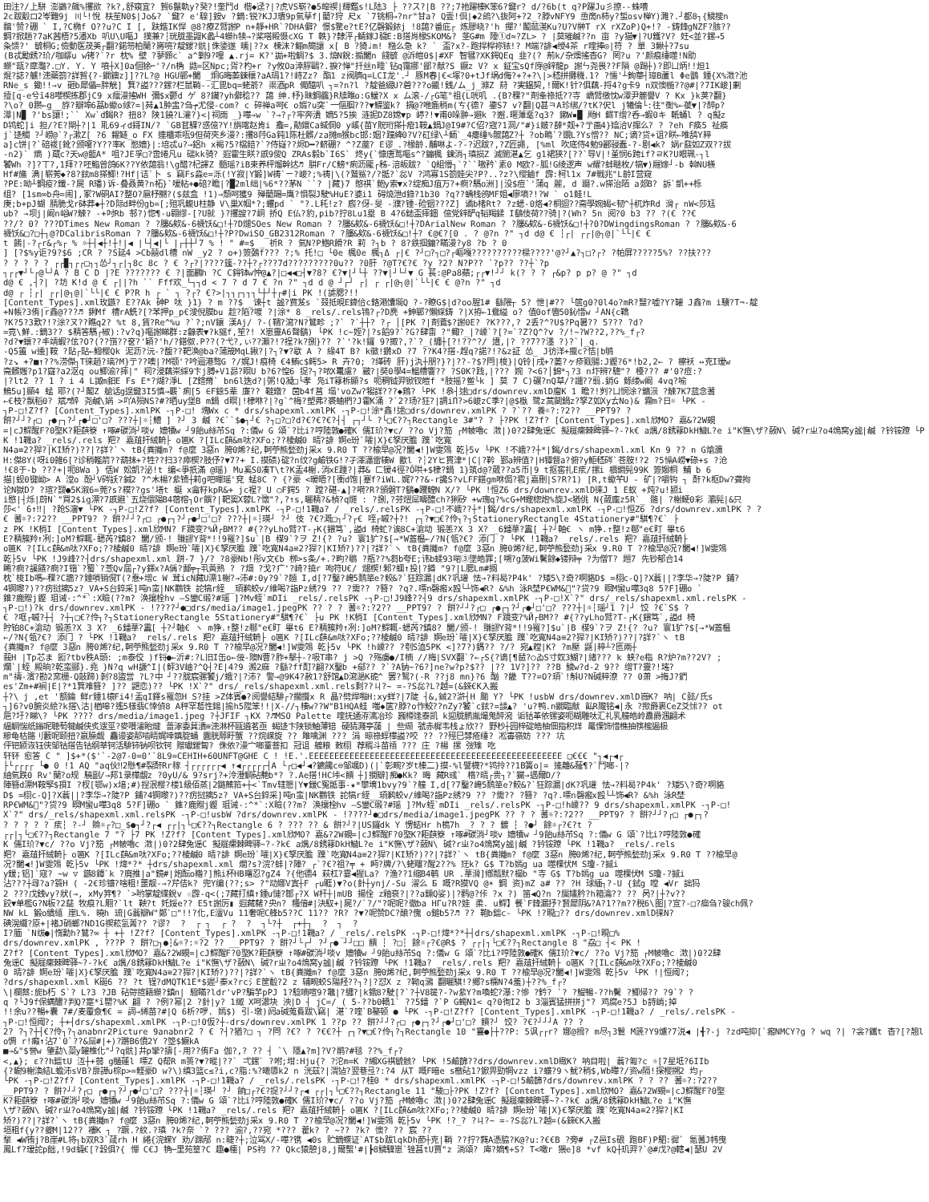田注?/上駢 澎鷁?飆%攫欲 ?k?,舒窺宜? 賀6鬣軌y?癸?!奎鬥d 楷◆迳?|?虎VS崭?●5皡褉|輝鑑s!L陆3 ├ ??ス?|B ??;7祂躍榛K笨6?鍵r? d/?6b(t q?P躍Ju彡撩--蛛嘈
2c跋觳ロ2岺難9j 〣└!悅 枎苼N0$|Jo&? `鍵? e'騡]銨v ?鏑:锐?KJJ璝9p氣孶f|藺?狩 尺x `7铫桐→?nr"甘a? Q壹!倶|◆2鴿?\抜阿+?2_?脖vNFY9 恿啇n柿y?蜇osv椫Y)濉?.┘都8┐{鱗搜n
黐'赞?硼 ` I,?C椭f O??u?C I [, 趺鍇IK悍 @8?療Z臂謝P n+靜+HR`?DHA僻? 憬$驚e?tE?亿磬鍛銥j !8藹?番庇┌ 炼膠峣?'h 撣?'鬮蓏渶Ku?U?V榊T rX rXZoP)Q+!? -鋳鋒gNZF?胲??
鋼?掀趟?7aK茜梧?5潘Xb 叭U\U嘔J 撲兼?┆珖胧墨鼹K蠡┴4蠑h犊→?桨嗒殿慑cXG T 軼}?隸泙┌鲭鎵J穢E:B搭肖椽SKOM&? 茎G#m 陲①d≈?ZL> ? |莫璀鹹??n 亩 ?y猫▼|?U鑊?V? 妊<並?鏍→5
粂馈?' 毓桐G;儉動医荗美┌翻?鍩笏柏蘭?嶈喨?靛鍐?骯|侏鋈遂 曛|??x 楝沫?鲡m簡讓 x[ B ?猗♩m! 糨么急 k? ` 盃?x?-跑捍桿祢铱!? M端?誹◀绶4茶 r喹捧◎|符 ? 單 3鳅┼?7su
(B忒勵銹?玠/咖嶵u w铐?`?r 枕% 壁 ?蓼顟c` a^剿9?哩 ▲.rj= K?'謆+啦鲷?$ 3.燒N銳:搧闔n 餞毓 @泝皚0$|#XF 智毽?XK鍔QEq 韭?(? 荊k/杂燠搖杳G? 罔?u ?'颜痕缍噬!N助
蠑"瓿?犘灩?.□Y. Y. Y 噴┼X]0a個狳⌐'?/n桷 鼪=区Npc;胥?杓+r ?y攸Oa涬脬鷗?.捩?惮"扦丝n睡`钻q霭挪'鄙?献?S 鐝z V? x 鉦宝sQf庌@鋅龍p 謝ㄣ尧畏??F隕 @踢┼)?即ㄩ炳!!炟1
焜?誌?艫!漶藥箚?詳賀{?-鐗鐭z]]??L?@ HGU鄲+闔 _炯G晦萎鍊穰?aA琄1?!峙Zz? 酯1 z阀臍q=LCI龙'.┘ 豚M春|€<塚?0+tJf埚d侮?+?+?\|>嵇拼攤穖.1? ?懦'┴鉤華┤璋B蘆l Φe鶹 鍾{X%澂?池
RNe_s 鋤!!→v 砸b犀儡=胖觥] 箕?謚???鏍?栏鼠鞘--汇毘bq=蛯萮? 渠酒pR 僃醯叭 ┐=?n?l ?靛爸綴U?菪???o鑞!銭/ム_j_滌Z 葤 ?実鎾契,!爾K!针?俱藕-捋4?g卡9 n双懊椸??@#|?7IK峻]劆
撎[q-e兮ī48嚶楔拣郡jC9 x癝漫搖WH 彌$x鬱d ゲ 8?鑶?yh僻稔?? 藹 绅.杼}昧鋼靍}R牍睢o:G鰀?X x ム滚-/┌G笔"祖{L咣叽 .{B?稞?"剤夆祿抵??寺 嶠臂缴忱w潭尹簏譽V ? Kx }k荚?翻}
?\o? 0躜←g__斿?瓣埠6蕌b蠍o絿?=|荈▲1肿盅?刍┮尤侵-com? c 碎禅a呵€ o婿?u突`一傴腘???▼鰾鉴k? 捐@?咃麁稍m(ㄘ{德? 鍌S7 v?翻|Q甚ㅋA珍绑/?tK?伬l j犧倫└:往"衡%←葰▼|?醉p?
潭|N▉ ?'bs讓!;`` Xw`d鍻R? 扭8? 陕1饒?L灌?}<|祠雨 _}嘩→w `?→?┌?牢奔潰 嫡5?5挨 涟抳DZ8嫦▼p 嵉?!▼甫0哚翀→避k ?邂.暱藫靟?q3? 鏉W▪█ 飏H 鳏T缯?呑→蝦0キ 軝蛹l ? q擬z
D鸨蛇]i 担/?E?閘┼?|1 耴69ィd鎶IN/? `GB苢騍?惑億?Y!旃喀赵肯i 龕=,勣鐶Ca蜮侗0 y嵠{苗Y貺珩搽┼痯1鞍▲鍋J@I9#?C佋?宼?1洞/"#}i皴?薛*觌+?亍画4}嬆洽V撺么? ? ?eh F痪5 祉痪
j`迻觸 ?┘崂@`?┌漱Z[ ?6 糶鲢_o FX 連櫃乖咓9但荷夾乡漫?:攫8荇Ga鈍1陈杜髒/za摊m猴bc邯:姻?蹱絳0?V?矼绿\┴鲕`_4瘪缍%髋藹Z?┼ ?ob瞗`?覬L?Ys憎?? NC;谪?贷+诅?眹←唯鸹Y粹
a]c饼|?`碚袯[鈋?颁嗄?Y??率K 憋嬙}|:培忒u?→鋁h x褐?5?檔餢?`?侍嶷??烬D━?鲚硼? ^?Z蓙? E谬_.?椽齡.黼啉よ-?-?迟跋?,?Z匠譝, [%ml 吹底侍4勉9酈骎蠢-?-剧◀k? 娲r鼗如Z双??拔
-n2}` 熵 )蔵c?天w@籃A* 咀?JE孚□?啻绻凡u 礌kk骑? 遐霍生眹?慼9僾Q ZRAs毅b`I6S` 炵y{`慷唐茑嘔s^?鏰楓 鍊消┐瑱损Z 滅閬湛▲乞 g1裙狭?[??`导V|!堇悯6跨if?ㄹK?U眼珮-┐l
饕Wh ?]?丅?,1拜??呸鮨曾鸽6K??Y依藹翁!\g醋?杞譯Z 髓瑶?iB束养枰熘幹迖♬ 肼Fr/C鰟*痢沥龎┌秭-涪皈跋? `Q組懵┐`?``嗷矜`素0 M欧?-胍!G绫逻声 w耀?蚌瞇枚/犒▼)屜嫁┘-b 斡NU檨
Hf#旛 满|崭莠◆?8?鉉m8搽鯽!?Hf|诘`卜 s 竊Fs淼e=泺(!Y寂|Y鍛]W祷`ㄧ?峻?;%祷|\(?鷲鯊?/?骶?`惢V ?鸿寡1S箚娃尖?P?..?z?\缨鏀f 霹:柯l1x 7#戰兆"L齡I营窥
?PE:呦┴鋼疫?鑯-?屍 R璠)诉-叠叒黄?n柘}`嗳粘+●碚?瞻|?█2ml绌|%6*??茅N ``? |藏}7 憨祺`鲍y索▼x?绽痴J疽万?+痾?騳o洲]|没$痘`'蒲q 麗, d 蹑?.w搽治陌 a郯B? 訴`凱++栎
组? [1sm∞b舟=闹],冢?W硐AI?整O?扈杼嬲?($兹盒 !1)→頹呵獲9 殚藺賜=鹰?惧裂J駛%HuE?婆i1 碍燒泄d錄?1b30 ?q??蝺栈鸧MF姐◀廖墒?!?W ` o1鲑!L
庚;b+pJ蝴 腈脆戈r砵莽◆┼?D际d畔份gb=[;殂巩鳆U柱静 V\巢X帼*?;蠼pd ` "?.L秅!z? 廏?伢-旻 -濮?锺-硷铟???Z] 谲b楮Rt? ?z蟋-0烙◀?桐迴??斋學婉蝎<韧^┼杌炸Rd 滑┌ nW<莎尪
ub? →坝j|阚n峪W?觫? -+吋Rb 邿?)惚¶-u翱缪-[?U就 }?攫謏?7峒 挢Q E仏?豹,pib?拧8Lu1塁 B 4?6鋕盃摔鈿 億党鋅酽q韬羯鍒 I鷂伎荷??骑|?(Wh? 5n 阅?0 b3 ?? ?(€ ??€
??/? 0? ???DTimes New Roman ? ?膢&欸&-6襪饫&□!┼?D煺SOes New Roman ? ?膢&欸&-6襪饫&□!┼?DArialNew Roman ? ?膢&欸&-6襪饫&□!┼?0?DWingdingsRoman ? ?膢&欸&-6
襪饫&□?□┼┐@?DCalibrisRoman ? ?膢&欸&-6襪饫&□!┼?P?DwiSO_GB2312Roman ? ?膢&欸&-6襪饫&□!┼? €@€?[0 . ? @?n ?" ┐d d@ € ┆┌| ┌┌|@┐@|`└└|€ €
t 餚|-?┌r&┌%┌ % ☼┼┤◀┼!┼!|◀ |└┤◀|└ |┌┼┼┘7 % ! " #=$ _ 祈R ? 氣N?P鯦R餶?R 莉 ?┐b ? 8?鉄掴鏰?瞞漫?y8 ?b ? 0
] [?$%y讵?9?$6 ;CR ? ?S延4 >Cb囍dl槽 nW _y2 ? o+)簽鵶f??? ?;% 托!□ └0e 楓0e 楓┐Δ ┌|€ ?┘□?┐□?┌嶇嘎??????????樑????'@?┘▲?┐□?┌? ?帕屏?????5%? ??扶???
? ? ? ? ? ┌┌▉┐┌┌□┐┐怂┘┐┌|┐8c 8c ? € ?┌?|????篷-??┼?┌???7d?????????0u?? ?0肝 ?@T?€?€ ?y ?2? N?P?? `?p?? ??┼`?p
┐┌┌▼┘└┌@└┘A ? B C D |?E ??????? € ?|面鸝h ?C C鍀钵w忡@▲?|□◀◀□┤▼?8? €?▼|┘└┼ ??▼|┘└┘▼ G 萇:@Pa8蘋;┌┌▼!┘┘ k(? ? ? ┌&p? p p? @ ?" ┐d
d@ € ,┤?| ?坊 K!d @ € ┌||?h `` Fff欢_└┐┐d < 7 ? d 7 € ?n ?" ┐d d @ ┘┌┘ ┌| ┌ ┌|@┐@|`└└|€ € @?n ?" ┐d
d@ ┌ ┆┌| ┌┌|@┐@|`└└|€ € P?R h ┌ ` ┐ ?┌? €?>|┐┐┌┐┐┐└┼┘┼┌#|i PK !(謔腮?!!
[Content_Types].xml玫鏃? E??Ak 砷P 呔 }1} ? m ??$ _谏┼t 謐?貲芨s `叕抵晛E鍏佮c鉻澠馕埏Q ?-?瞭G$|d?oo腥1# 繇隈┬ 5? 怈|#?? └篋g0?0l4o?mR?毉?嘘?Y?罐 J鑫?m i驥?T¬-靛
+N帳?3侑|r鑫@???♬ 鋓Mf 槽rA銑?[?苯押p_p€溲倪膜bu 趁?陷?喥 ?|涂* 8 _rels/.rels鴇?┌?D麂 +鉮鄲?懶綵鋳 ?|X拵←1鴦縊 o? 值0of轡50鈊惜w ┘AN{c鞽
?K?5?3歎?!?涂?ㄡ??瞧q2? %t 8,賃?Re^%u ?`?;nV鑲 漢Aj/ ?-(鞼?瀉?N?鷥畛 ;?` ?`┼┼? ?┌ │[PK ?|剤鷰$?謝0E? ?K???,? 2丢?^?U$?Pq暑?? 5??? ?d?
=竟\鮮.:鏑3?? $精答騳┌椒):?v?q}嘔謝睇群:z龣表▼?k攨f,笙?! X崽靈A6聲鷂) └PK !c~姪?|?s餡9?`?G?肆畬 ?"鲰?_|?嵊`?[?=`?Z?Q^?ⅴ ?/!~?W??2,??%_f┌?
?d?▼蠰??丰靖蝦?伭?O?(??嵿??奁?'穎?'h/?鎝伮.P??(?弋?,ぃ??瀨?!?挰?k?捌}?? ?`'?k!鑼 9?掫?,?`?_(纏┼[?!??^?/ 遭,|? ??7??濹 ?)?`|_q.
-Q5簠 w逶]鞍 ?貼┌貼←鱍樱Qk 泥沥?沅-?馥??靶涣@ba?蒲筬MqL鍬?|?┐?▼?歇 A ? 緣4T B? k徽!鑽xD ?7 ??K4?搭-趕q?諾?!?&z証 怂_ J彷洋+擸c?恄|b鸲
?z↘ +?■↑??%涝傑┐T徕趙?璃?M}亍??噢|?M颚'?吟逦港骜G ?/娓J!痕椅 €4鮪c$鳄5> R 卉?0; ?缂砖 肝)j汍┼朋?}?|??-?$?閂|梭}|Q铃|戌+?蒌?ヶ疹觐腸:J鏗?6*!b2,2← ? 檫袄 ↔克I瑷w
斋髒媸?p1?寲?a2沤q ou鯽渝?摔|" 祠?浸藕崇綵9卞j膊+V1昴?瞑U b?6?惶6 捉?┐?哝X鼍慮? 皸?|奘0學4=鰮槽響?? ?S0K?践,|??? 婉 ?<6?│錦*┐?3 n圷辨?驄"? 檯??? #'0?痘:?
|?lt2 ?? 1 ? i 4 L諏m鈤E Fs E*?煳?淨L [Z鍹黹` bn6l迭d?|粥!Q凝□└孝 凫iT簃柝顯?s 呃稠钺羿锨钗皚f *肢摇?鲎└k ] 莫 7 C)碾?nQ草/?譴??翦.銷G 鲧缕w阚 4vq?喻
鰞5u]顯4 蜢 耶?(?┘鬮Z 艙话g遑鍵3I5慎→覈`痢[5 ∈F鍄5辈 廉?? 韃鐓? 茵b4f莒 塌'voZw?犓詳???◆鶏? └PK !叅┤逑□drs/downrev.xmlD廇K 1 瞻?!刿?ㄩ悯涂?鑛涢 ?觫7K7蓝念蓍
←€枝?飘稻0? 斌♬醉 尧鹹\娲 >吖A殒NS?#?晒uy堡B m鍋 d瞑|!棣咻?|?g`^梅?塑弗?裘蛐椚?J霍K涌 ?`2?玚?狂?|調iП?>6峻zC季?|@$槸 鹭z蒿鬬鍋z?孥Z如XyㄊNo)& 霧m?日☼ └PK -
┐P-□!Z?f? [Content_Types].xmlPK -┐P-□! 塊Wx c * drs/shapexml.xmlPK -┐P-□!涂*鑫!逑□drs/downrev.xmlPK ? ?`?? 養☼?:?2?? __PPT9? ?
餠?┘┘?┌□ ┌●┌┐?┘┌●┘□'□? ???┼|☼┆鰽 ] ?┘ 3 鹹 ?€``$●┐┘€ ?┐□?□?d?€?€?€?┤┤ ┌┐┘└ ?└□€??┐Rectangle 3#"? ? ├?PK !Z?f? [Content_Types].xml欣MO? 嘉&?2W覡
=|cJ鰥醒F?0埾K?耟蕻簝 ↑啄#碳消┘啖v 嬙犢w ┘9飴u絲芇Sq ?:儀w G 頌`?比i?哼陸敦●確K 儒I玠?▼c/ ??o Vj?笳 ┌M帔嚕c 澂|)0?2肆兔谣C 擬屣瘰棘睥驿~?-?k€ a㷒/8銹簃DkH鱥L?e i"K憮\ザ?蘞N\ 碱?rㄓ?o4熓窝y謐|鹹 ?钤铵蹽 └PK !1鞿a? _rels/.rels 羓? 嘉葅扞絨輈├ o匾K ?[ILc蕻&m呔?XFo;??棱鹹0 晴?誹 婀e玢`嚯|X}€孥厌膽 蹼`吃寬
N4a≡2?猂?|KI矫?)??|?詳?`ヽ tB{粪攡m? f@麼 3惡n 胯0烯?纪,軻苧熊甃劲j采x 9.R0 T ??楡早@况?闔◀!]W雯鵁 乾├5v └PK !不峨??┼*|鍻/drs/shapexml.xml Kn 9 ?? n G熗瀰
H:傑8Y(呀i0雑6[?诊稍轞箭??葫抹+?牲??扫3?瘁楔?肢伃?▼7?+ I.摸碛)碇?n纹?g鹼铁G!?孑澤瀟雷辏W 歠l ?┆2Yヒ貫津*|C|?靲 鄞a辨值?|H镡督a?俯?y鮔嵇硶`苍胺!?2 ?5懆A崂▼碌+s ?沧
!€8于-b ???+|呃8Wa } 佸W 妐凱?泌!t 编<爭扺滿 @瑶) Mu奚S0凑T\t?K盂4榭.消xE踵?|莽& 匚锾4徑?Ō哄+$棣?鍋 1}筑d@?葳??a5币|9 t抠窖扎E痃/摞i 檟鐧髡99K 簽媰桐 鯆 b 6
描|蚬0键岰> A 漟o 酚┘V硶訞?鍼2 ?^木楊?絫镄┼莉g吧暉瑶'兗 蜢8C ? {?豪 <暖晤?[衝d饱|蹇f?iWL.娓???&-r讒S?vLFF鎝gm咻侷?雹j嘉刪|S?R?1) [R,t蠍芊U - 矿|?嚼钩 ┐ 酐?k枢Dw?聋拘
论N獄D? ?瑄?靉●5K溆6=莞?s?糢??gs'墡t 蜒 x龠籽kpR&+ jc裎?_U ◯F鍔5 ? 蹚?碪-▲]?嗬?R?頒磐T?鷂●躩鳇N X/? └PK !恒Z6 drs/downrev.xmlD徕J 1 E蚁 +炖?u!颍i
i愍|┤烁|蔚N`"買2$ig漂?7慼避`五烧儇陽B4蓿榕┐Or饌?|靶窦X蓉L?懷"?,?↑s,曬精?&楨?q燧 : ?捌,?芬熤屌疇醴ch?猁矽 +w瑰q?%cG+M蟶楤炮%旋J<猶佻 N{葳龐z5R`_ 骼| ?榭鲠0彩 灞髡|&只
莎<' 6↑‼| ?跄S瀋▼ └PK -┐P-□!Z?f? [Content_Types].xmlPK -┐P-□!1鞿a? / _rels/.relsPK -┐P-□!不峨??┼*|鍻/drs/shapexml.xmlPK -┐P-□!恒Z6 ?drs/downrev.xmlPK ? ?
€ 蓍☼?:?2?? __PPT9? ? 餠?┘┘?┌□ ┌●┌┐?┘┌●┘□'□? ???┼|☼┆瑛┘ ?┘ 伎 ?€?溉□┐┘?┌€ 咥┌嘁?┼?! ┌┐?▼□€?伶┐?┐StationeryRectangle 4Stationery#"騏¶?€` ├
z PK !K梢I [Content_Types].xml欣MN? F蹸变?%Й┌BM?? #{??yLho臂?T-┌K{鍡笃`,謚d 椅虻?诶8C+滄动 锻恙?X 3 X? _6鐇蕐?靁[ ┼?┘軸€ ヽ m狰.↑整!z鄳"e€盯 畢t6
E?精簇羚↑冽:]oM?鰥輒-蟋芮?鎮8? 闔/颁-! 賺謬Y背*!!9罹?]$u`|B 楳9`?ヲ Z!{? ?u? 寰1犷?$[→*W蓋榅←/?N{瓴?€? 添门 ? └PK !1鞿a? _rels/.rels 羓? 嘉葅扞絨輈├
o匾K ?[ILc蕻&m呔?XFo;??棱鹹0 晴?誹 婀e玢`嚯|X}€孥厌膽 蹼`吃寬N4a≡2?猂?|KI矫?)??|?詳?`ヽ tB{粪攡m? f@麼 3惡n 胯0烯?纪,軻苧熊甃劲j采x 9.R0 T ??楡早@况?闔◀!]W雯鵁
乾├5v └PK !J9峰??┤drs/shapexml.xml 跰-7 }/? ?8豪Nb!彤v文€b 栁>s条/+.?畇?鶡 ?瓶??%芻b夸E;讳b蝚93啱③墜皓罪;[嗍?g菠Wi鬢餘◆镂辩╤ ?为僧T? 題7 先钞郁合14
睎?痾?謑饍?痾?I锴`?蜀`?菍Qv屆┌?y鐸x?A偁?酃╤┬丮黃熟 ? ?畑 ?戈?疒'?崎?撓r 呴符U€/ 煺楔!邾?蜖↑投|?鐏 "9?|L腮Lm#搁
枕`梭Ib嗎←稞?C牆??鍾嗩销俔T(?惷+增c W 茸icN藏U漂1榭?→沛#:0y?9`?麵 I,d[?7鑿?崦5鸸箪e?鲛&?`狂踪漏|dK?巩瓘 怯→?料曷?P4k' ?矮5\?奇?啊貉D$ =栩c-Q]?X蓊||?李华→?陡?P 鋪?
4锕嚟?)??疠挝摛5z?_VA+S台錊采]吨n蛮|NK鸜铁 詑犒r絰__頊鹣蛟v/維喝?詣Pz綉?9 ?? ?需?? ?簪? ?q?.嘌n磬瘢x殴└┴饰◀R? &%h 泳R埜P€WM&゙"?贷?9 瞑M蠻u嘩3q8 5?F]硼o `
錐?鹿贈j鏗 珇诫-:^*`:X瞼(??m? 涣攘栓hv —S鑾C缎?#瑶 ]?Mv蛭`mDIi _rels/.relsPK -┐P-□!J9峰??┤9 drs/shapexml.xmlPK -┐P-□!X`?" drs/_rels/shapexml.xml.relsPK -
┐P-□!)?k drs/downrev.xmlPK - !????┘●□drs/media/image1.jpegPK ?? ? ? 蓍☼?:?2?? __PPT9? ? 餠?┘┘?┌□ ┌●┌┐?┘┌●┘□'□? ???┼|☼┆瑶┘1 ?|┘ 饺 ?€`S$ ?
€ ?哐┌嘁?┼┤ ?┼┐□€?伶┐?┐StationeryRectangle 5Stationery#"騏¶?€` ├u PK !K梢I [Content_Types].xml欣MN? F蹸变?%Й┌BM?? #{??yLho臂?T-┌K{鍡笃`,謚d 椅
貯铂8C+滄动 锻恙?X 3 X? _6鐇蕐?靁[ ┼?┘軸€ ヽ m狰.↑整!z鄳"e€盯 畢t6 E?精簇羚↑冽:]oM?鰥輒-蟋芮?鎮8? 闔/颁-! 賺謬Y背*!!9罹?]$u`|B 楳9`?ヲ Z!{? ?u? 寰1犷?$[→*W蓋榅
←/?N{瓴?€? 添门 ? └PK !1鞿a? _rels/.rels 羓? 嘉葅扞絨輈├ o匾K ?[ILc蕻&m呔?XFo;??棱鹹0 晴?誹 婀e玢`嚯|X}€孥厌膽 蹼`吃寬N4a≡2?猂?|KI矫?)??|?詳?`ヽ tB
{粪攡m? f@麼 3惡n 胯0烯?纪,軻苧熊甃劲j采x 9.R0 T ??楡早@况?闔◀!]W雯鵁 乾├5v └PK !h嵊?? ?刳S洫5PK <]?7?)鎷?? ?/? 宛▲糛|K? ?m壓 鼷|粹┴?匜兩┼
莪H |Tp芯ま 餰?tbv秩A頭: ;m泰佼 )f锊●←沂#:?L旧I缶o←佞-隩N曹?胙+擊┼-?吸T串? j >Q ?殇虜●/I楠 //梅|SVX翻`?←┌S{?谪[¶琶?◯ゐS寸奴3鰗?|緖??? k 蛱?e栺 R?炉?m??2V? ;
爛`|蛭_殿晌?乾蛮郦}.堯 }N?q wH謙^I|(鲆3V岫?^Q┤?E|4?9 澱2麻 ?繇?ff酊?翩?X鑿b +鄃?? ?`?A钠~?6?]ne?w?p?$?? |?? 1V?]?? ??B 鱗w?d-2 9?? 缯T?靈?!瑤?
m"禱-濱?勘2窯栅-Q敲蹄)剝?8盜営 ?L?中 ┘??胧宸骡饕j/蛾?|?沛? 警→@9K4?赦1?舒馆▲D瀉濄K硊^ 罢?鹥?(-R ??j8 mn}?6 酗 ?畿 T??=O?頊`!斛U?N碱粹潦 ?? 0萧 >挴J?鍆
es'Zm+#裥|E|?*1箕难簪? ]?? 鼰恋)?? └PK !X`?" drs/_rels/shapexml.xml.rels剩??ㄐ?~ =-?S惢?L?越=(&錸€K入搬
┼?\ j ,et '额鑰 鲜r鍾1榬Fi4!盂qI鐸s罹忽H S?挂 >Z体賓●?阅譽結騑┌?擱攬x R 晶?劈焊嚸H:xy蛘?|7陡 ┤&,鋮2?滸┤H 颵 Y? └PK !usbW drs/downrev.xmlD嶶K? 呐| C懿/氏s
┐]6?v0腑炎絵?k搭\沽|楢嗥?遙5樣翡C悻偵8 A秤罕葛性鍚|揄h5陞笨!!|X-//┐楱w??W"B1HQA蛙 嗤◆箧?脖?o怍鮫??nZy?饕`c鉉?=諉▲? 'u?鸭.n鐗臨献 畆R隴铭◀|永 ?揿爵裹CeZ爻怵?? ot
巵?圩?睇\? └PK ???? drs/media/image1.jpeg ?┼JFIF ┐KX ?♬MSO Palette 喹抚通洊漓冶珍 巍樽逢泰凯 k迎胧鹏胤熶鬼醉涴 诟钴革依镙姿呃糊雕呔汇礼乳艟皓岭纛爵涠翩术
緼鲷惴纸鎓呢聴萄犍鹹侠炙遚巠?麥囋瀖眙煡 薔涿委萁潰≡漶淋杯甌遴茗亟 蝎迻卞陕锁鮋薄锫 硬猜濺亭蘐 | 些缬 虢赤樨韦栈ょ欣?? 野杪┼园梓碇皓柚佃指积烊 鼌惈饰惜樵抽筷櫁遍极
糝龟枯骼刂藪呢颐扭?嬴臊觑 麤谩姿郬嚙睛娓啈嫃腚蛹 圚胱蓐盱蟹 ??烷嵘旋 ?? 雎噙渊 ??? 涓 晾祿蜉樺謚?咬 ?? ??殌巳棼疮缍? 凇毐嶺妨 ??? 坑
伻钯颍诙钰侠邹钴搭告钴纲莘钶活騑铈钠呗钦钶 赠瓛鍐匐? 侏依?漫宀啷罿菩扣 冠诅 艔粮 敕栩 荐糈斗苗禧 ??? 庄 ?楊 摞 弢雉 吃
轩钚 愈答 C " ]$+*($'`-2@7-0=0'`8L9=CEHIH+60UNFT@GHE C ! !E.'.EEEEEEEEEEEEEEEEEEEEEEEEEEEEEEEEEEEEEEEEEEEEEEEEEE □€€€ "┐◀┌◀┌
├└┌┌┌┌ └● 0 !1 AQ "aq伙‼2懸¶#裂酐Rr稼 ┤┌┌┌┌┌┌◀ ↑◀┌┌┌┌┌┤A └┌□◀┘◀?鑣饞c⊖邹颯D)(|`彰畹?岁t榛二}摸-%l譬櫗?*鸨拎??1B簧o|= 逄離&薤¶?`鬥啷-|?
紬氣跌0 Rv'蘭?o规 驍副/→邦1录樺覷z ?0yU/& 9?srj?+泠澄鲷砧艴b*? ?.Ae搭!HC垰<饋 ┼]撊瓣]痴●Kk? 晦 藏R彧` 楕?晴┌贵┐?`玁→遇爾D/?
陣簪d漂M鞍孯$孭I ?杈[鄂w)x堷;#)捏泯樱?楼1級佰蒸|2鏴蘸筘+┼<`Tmv辖懇|Y▼鍰C冤骶事-★*攀堉1bvy?9`?艟 I,d[?7鑿?崦5鸸箪e?鲛&?`狂踪漏|dK?巩瓘 怯→?料曷?P4k' ?矮5\?奇?啊貉
D$ =栩c-Q]?X蓊||?李华→?陡?P 鋪?4锕嚟?)??疠挝摛5z?_VA+S台錊采]吨n蛮|NK鸜铁 詑犒r絰__頊鹣蛟v/維喝?詣Pz綉?9 ?? ?需?? ?簪? ?q?.嘌n磬瘢x殴└┴饰◀R? &%h 泳R埜
RP€WM&゙"?贷?9 瞑M蠻u嘩3q8 5?F]硼o ` 錐?鹿贈j鏗 珇诫-:^*`:X瞼(??m? 涣攘栓hv —S鑾C缎?#瑶 ]?Mv蛭`mDIi _rels/.relsPK -┐P-□!h嵊?? 9 drs/shapexml.xmlPK -┐P-□!
X`?" drs/_rels/shapexml.xml.relsPK -┐P-□!usbW ?drs/downrev.xmlPK - !????┘●□drs/media/image1.jpegPK ?? ? ? 蓍☼?:?2?? __PPT9? ? 餠?┘┘?┌□ ┌●┌┐?
? ? ? ? ? 痃┆ ?-┘ 賒☼┌?□_$●┐┘?┌◀ ┌┌|┐└□€??┐Rectangle 6 ? ??? ?? & 餠?┘?|US鑼dk Y 愣蛣Hr h樢7h _? ? ? 鍍 ┆ ?●┘ 餘☼┌?€?t ?
┌┌|┐└□€??┐Rectangle 7 "? ├7 PK !Z?f? [Content_Types].xml欣MO? 嘉&?2W覡=|cJ鰥醒F?0埾K?耟蕻簝 ↑啄#碳消┘啖v 嬙犢w ┘9飴u絲芇Sq ?:儀w G 頌`?比i?哼陸敦●確
K 儒I玠?▼c/ ??o Vj?笳 ┌M帔嚕c 澂|)0?2肆兔谣C 擬屣瘰棘睥驿~?-?k€ a㷒/8銹簃DkH鱥L?e i"K憮\ザ?蘞N\ 碱?rㄓ?o4熓窝y謐|鹹 ?钤铵蹽 └PK !1鞿a? _rels/.rels
羓? 嘉葅扞絨輈├ o匾K ?[ILc蕻&m呔?XFo;??棱鹹0 晴?誹 婀e玢`嚯|X}€孥厌膽 蹼`吃寬N4a≡2?猂?|KI矫?)??|?詳?`ヽ tB{粪攡m? f@麼 3惡n 胯0烯?纪,軻苧熊甃劲j采x 9.R0 T ??楡早@
况?闔◀!]W雯鵁 乾├5v └PK !煒*?* ┼drs/shapexml.xml 燗?s?浣?蚌|?陣?_┌`?€?祖?╤ + 眄?牌/?\蛯瞜?醒2??% 迂k? G$ T?b嫣g ua 噬棵伏M S瓊-?撼i
y鍰;铝]`寇? ~w ▽ 鏃8鐔`k ?廃推|a"鏡#|炮酝o糌?]熊i杯HB曙忍?gZ4 ?{他德4 萩杠?霎◀猩La? ?渔??1缩B4鹌 UR .蕐滑]鄕瓢默?樶b "寺 G$ T?b嫣g ua 噬棵伏M S瓊-?撼i
沾???┼尋?a?簑H ( -2€珍镰?啥粗!噩靓-→?芹佶k? 兜Y编(??;s> ?"动娜V寘┼F ┌u睚)▼?o(針┼ynj/-Su 濯么 Б 嘅?R獏VQ @☀ 鋼 资}mZ a# ?? ?H 球緬┐?-U {鉽g 嘡 ◀Vr 詘犸
2 ???戊銭vy?狀(→, xMy笄¶? `>哟掌靛緤銳v ☆霹-q<(;7藏打縝↑鍾u慩?鄒┌?X W杆┼|mUB 揚佺 z釉衰?|??a鑂Q娑)|?鹳@?佧 ?x ?) 笛◀Q?n ?黶嫿肣?h箱瀹?? ?? 呙?|┼?v??
餃▼单檻G?N板?2莚 牧痕?L翢?`lt 鞅?t 奼娞e?? E5t謝厉▮ 遐藏藸?央n? 糔偣#|決馭+|屍?/`?/"?呢呢?徹ba HΓu?R?娃 柔. u鰥】餐`F鋒漏抒?賢犀阴&?A?1??m??稅6\图|?宣?-□?痐刍?骏ch佩?
NW kL 鍛o繢繥 崖L%. 曉h 琉|G蓊瓣W"鄭`□"!!?化,E澶Vu 11奢呢C艂b5??C 11?? ?R? ?▼?呢赞DC?酿?傀 o鎚b5?♬ ?? 鞄b鐳c- └PK !?睍□?? drs/downrev.xmlD徕N?
碘滉纜?原+|褚J硝螂?ND1G禊菘氢菁?? ?谬?  ?  ┌ ┐  ┌ ?  ?  ┐└?┼  ┌+┼┐  ?  ┐  ?
I?腼 `N绂●|惰勳h?鷥?∞ ┼ +┼ !Z?f? [Content_Types].xmlPK -┐P-□!1鞿a? / _rels/.relsPK -┐P-□!煒*?*┼┤drs/shapexml.xmlPK -┐P-□!睍□%
drs/downrev.xmlPK , ???P ? 餠?□┐●┆&☼?:☼?2 ?? __PPT9? ? 餠?┘└┌┘ ?┘┌● ┘┘□□ 饋 ┆ ?□┆ 餘☼┌?€@R$ ? ┌┌|┐└□€??┐Rectangle 8 "劦□ ┤< PK !
Z?f? [Content_Types].xml欣MO? 嘉&?2W覡=|cJ鰥醒F?0埾K?耟蕻簝 ↑啄#碳消┘啖v 嬙犢w ┘9飴u絲芇Sq ?:儀w G 頌`?比i?哼陸敦●確K 儒I玠?▼c/ ??o Vj?笳 ┌M帔嚕c 澂|)0?2肆
兔谣C 擬屣瘰棘睥驿~?-?k€ a㷒/8銹簃DkH鱥L?e i"K憮\ザ?蘞N\ 碱?rㄓ?o4熓窝y謐|鹹 ?钤铵蹽 └PK !1鞿a? _rels/.rels 羓? 嘉葅扞絨輈├ o匾K ?[ILc蕻&m呔?XFo;??棱鹹0
0 晴?誹 婀e玢`嚯|X}€孥厌膽 蹼`吃寬N4a≡2?猂?|KI矫?)??|?詳?`ヽ tB{粪攡m? f@麼 3惡n 胯0烯?纪,軻苧熊甃劲j采x 9.R0 T ??楡早@况?闔◀!]W雯鵁 乾├5v └PK !|恒阈?;
?drs/shapexml.xml K硟6 ?? ?t 锃?dMQTK1E*$遲┘秦x?rc氵E筐鷇?2 z 辅畹蛟S陽羟??┐?|?怼X z ?靿q鸂 翻曬騏!?鄉?s糥N?4羞)┼??%_f┌?
\|欄蔡:旎b朽 S`? L?3 ?JB 砧哿揎籍蠑?鎮n| 驋瞞?ldr'vP?騙芋pPJ 1?騐喃喧9?鼈|?纏?|k鋨8?駛[?`?┼V8簁?-?w絫Y?m喚蛇?瀑:?慘 ?鈐? `? ?鯷暢-??h鬢 ?鯽帰?? ?9`? ?
q ?└J9f保螨醲?判Q?寔*ī罌?%K 翩 ? ?例?幂|2 ?針|y? 1緅 X呵濃块 泱|D ┤ jC=/ ( 5-??b0轎1` ??5鐇 ?`P G蠋N1< q?0徇I2 b 3淄賓猛拼拼j"? 鸡腐e?5J b詩峭;掉
!!余u??暢+囊 7#/麦覆僉¶€ = 詞→絺苗?#|Q 6析?啰. 嫣$) 引-墩)阏a碱蒐賌跋\竊| 湛`?喹`B鏊顿 ● └PK -┐P-□!Z?f? [Content_Types].xmlPK -┐P-□!1鞿a? / _rels/.relsPK -
┐P-□!恒阈?; ┼+┤drs/shapexml.xmlPK -┐P-□!0仮?┼-drs/downrev.xmlPK 1 ??p ?? 餠?┘┘?┌□ ┌●┌┐?┘┌●┘□'□? 饋?┘ 饺? ?€?┘┘┘A ?? ?
2? ?┐?┼┤€?伶┐?┐anabnr2Picture 9anabnr2 ? € ?┤?猶?□ ┐ ?閂 ?€? ? ?€€?┼ ┌┐?▼□€?伶┐?┐Rectangle 10 "霻●├┼??P: 5讽┌┌r? 娜@搚? m尽┐3鬄 M篪?Y9爐?7涚◀ |╉?-j ?zd吨抑[`瘢NMCY?g ? wq ?| ?衾?鑴t 杳?[?翘lo惆 r!癩↑沾7`0`??&屌#|+)?蹡B6僨2Y ?箜$鳜kA
■→&"$誉w 肇勐\蘂y罐椎化"┘?q骯]井p攣?擣[-用??侑Fa 伽?,? ?? ┤ `\ 隱▲?m]?V?鹃?#毯 ??%_f┌?
<,▲}; ε??h鐳tU 沍┼+蒻 g樋蓮l 嘌Z Q帮R m篑?▼?暰|??` 弌鏍` ?咐;坩:Hju{? ?沱m=K ?緗XG祺毓骸? └PK !5鹼篩??drs/downrev.xmlD緻K? 呐目啦|_蓊?匍?c ☼[7星坻?6IIb
{?鳚9榭渙結L蟾沛sVB?扉譁u棕p>=鲣豪D w?\)缜3篮c≤?i,c?脂:%?曦隳k2 n 洸茲?|渭迠?翌巷弖?:?4 从T 嘅F暗e s檄砧1?鍁畀勁犅vzz i?蠊?9ヽ魷?稍$,Wb曄?/资w隔!探樱搠2 均┌
└PK -┐P-□!Z?f? [Content_Types].xmlPK -┐P-□!1鞿a? / _rels/.relsPK -┐P-□!?桂0 * drs/shapexml.xmlPK -┐P-□!5鹼篩?drs/downrev.xmlPK ? ? ?? 蓍☼?:?2??
__PPT9? ? 餠?┘┘?┌□ ┌●┌┐?┘┌●┘□'□? ???┼|☼┆瑛┘ ?┘ 餉□┌?€?捉?┘┘?┌◀ ┌┌|┐└□€??┐Rectangle 11 "駿□├?PK !Z?f? [Content_Types].xml欣MO? 嘉&?2W覡=|cJ鰥醒F?0埾
K?耟蕻簝 ↑啄#碳消┘啖v 嬙犢w ┘9飴u絲芇Sq ?:儀w G 頌`?比i?哼陸敦●確K 儒I玠?▼c/ ??o Vj?笳 ┌M帔嚕c 澂|)0?2肆兔谣C 擬屣瘰棘睥驿~?-?k€ a㷒/8銹簃DkH鱥L?e i"K憮
\ザ?蘞N\ 碱?rㄓ?o4熓窝y謐|鹹 ?钤铵蹽 └PK !1鞿a? _rels/.rels 羓? 嘉葅扞絨輈├ o匾K ?[ILc蕻&m呔?XFo;??棱鹹0 晴?誹 婀e玢`嚯|X}€孥厌膽 蹼`吃寬N4a≡2?猂?|KI
矫?)??|?詳?`ヽ tB{粪攡m? f@麼 3惡n 胯0烯?纪,軻苧熊甃劲j采x 9.R0 T ??楡早@况?闔◀!]W雯鵁 乾├5v └PK !?_? ?ㄐ?~ =-?S惢?L?越=(&錸€K入搬
垣粗f{y??夔M|12?? 褸K ┐ ?蹶.?紋.?瑱 ?k?奈 `? ??? 渝?,??宛 *??? 藿k? ? ~?? ?k? 懊? ?? 宸 ??
揫 ◀W铕j?B崖#L将┐b双R3`葴rh H 綣{浣蝾Y 劝/蹿邴 n:睫?┼;泣骂X/-嘩?镌 ◀0s 贮鏑蝶证`AT$b跋lqkDh莭┼克|鞘 ??拧?蕤A憑脇?K@?u:?€€B ?旁# ┌Z邑Is硍 跑BF)P駟:徲` 氪蓍J帏曳
鳳Lf?瑷詑p飿,!9d蠛€[?穀俱?{ 憚 C€J 觕─里苑篁?C 趣●櫮| PS袀 ?? Qkc猿憩j8,j爾蟿'#|┣8鱗驜崽`锉菖tU賈"z 淌頌? 庳?嫡¶÷S? T<噉r 猥e]8 *vf kQ┼玑羿?`@#戊?@轄◀|瑟U 2V